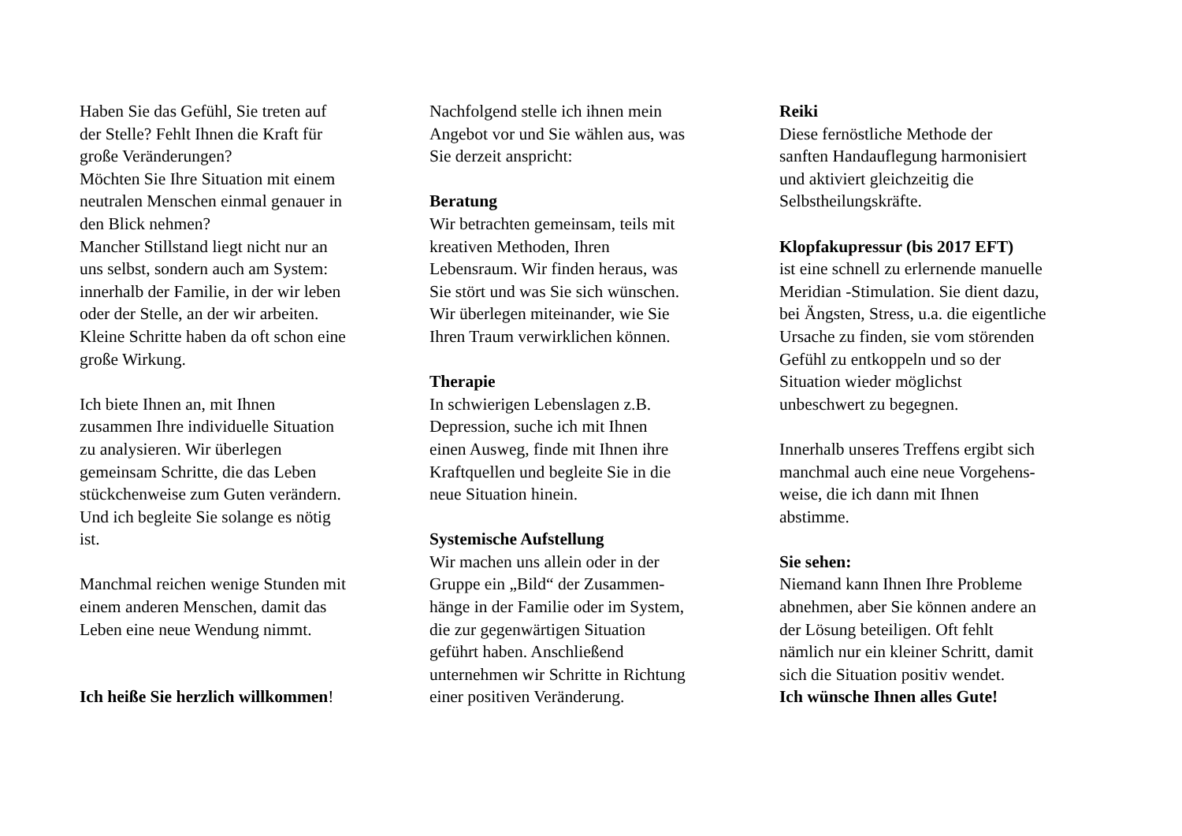Haben Sie das Gefühl, Sie treten auf
der Stelle? Fehlt Ihnen die Kraft für
große Veränderungen?
Möchten Sie Ihre Situation mit einem
neutralen Menschen einmal genauer in
den Blick nehmen?
Mancher Stillstand liegt nicht nur an
uns selbst, sondern auch am System:
innerhalb der Familie, in der wir leben
oder der Stelle, an der wir arbeiten.
Kleine Schritte haben da oft schon eine
große Wirkung.
Ich biete Ihnen an, mit Ihnen
zusammen Ihre individuelle Situation
zu analysieren. Wir überlegen
gemeinsam Schritte, die das Leben
stückchenweise zum Guten verändern.
Und ich begleite Sie solange es nötig
ist.
Manchmal reichen wenige Stunden mit
einem anderen Menschen, damit das
Leben eine neue Wendung nimmt.
Ich heiße Sie herzlich willkommen!
Nachfolgend stelle ich ihnen mein
Angebot vor und Sie wählen aus, was
Sie derzeit anspricht:
Beratung
Wir betrachten gemeinsam, teils mit
kreativen Methoden, Ihren
Lebensraum. Wir finden heraus, was
Sie stört und was Sie sich wünschen.
Wir überlegen miteinander, wie Sie
Ihren Traum verwirklichen können.
Therapie
In schwierigen Lebenslagen z.B.
Depression, suche ich mit Ihnen
einen Ausweg, finde mit Ihnen ihre
Kraftquellen und begleite Sie in die
neue Situation hinein.
Systemische Aufstellung
Wir machen uns allein oder in der
Gruppe ein „Bild“ der Zusammen-
hänge in der Familie oder im System,
die zur gegenwärtigen Situation
geführt haben. Anschließend
unternehmen wir Schritte in Richtung
einer positiven Veränderung.
Reiki
Diese fernöstliche Methode der
sanften Handauflegung harmonisiert
und aktiviert gleichzeitig die
Selbstheilungskräfte.
Klopfakupressur (bis 2017 EFT)
ist eine schnell zu erlernende manuelle
Meridian -Stimulation. Sie dient dazu,
bei Ängsten, Stress, u.a. die eigentliche
Ursache zu finden, sie vom störenden
Gefühl zu entkoppeln und so der
Situation wieder möglichst
unbeschwert zu begegnen.
Innerhalb unseres Treffens ergibt sich
manchmal auch eine neue Vorgehens-
weise, die ich dann mit Ihnen
abstimme.
Sie sehen:
Niemand kann Ihnen Ihre Probleme
abnehmen, aber Sie können andere an
der Lösung beteiligen. Oft fehlt
nämlich nur ein kleiner Schritt, damit
sich die Situation positiv wendet.
Ich wünsche Ihnen alles Gute!